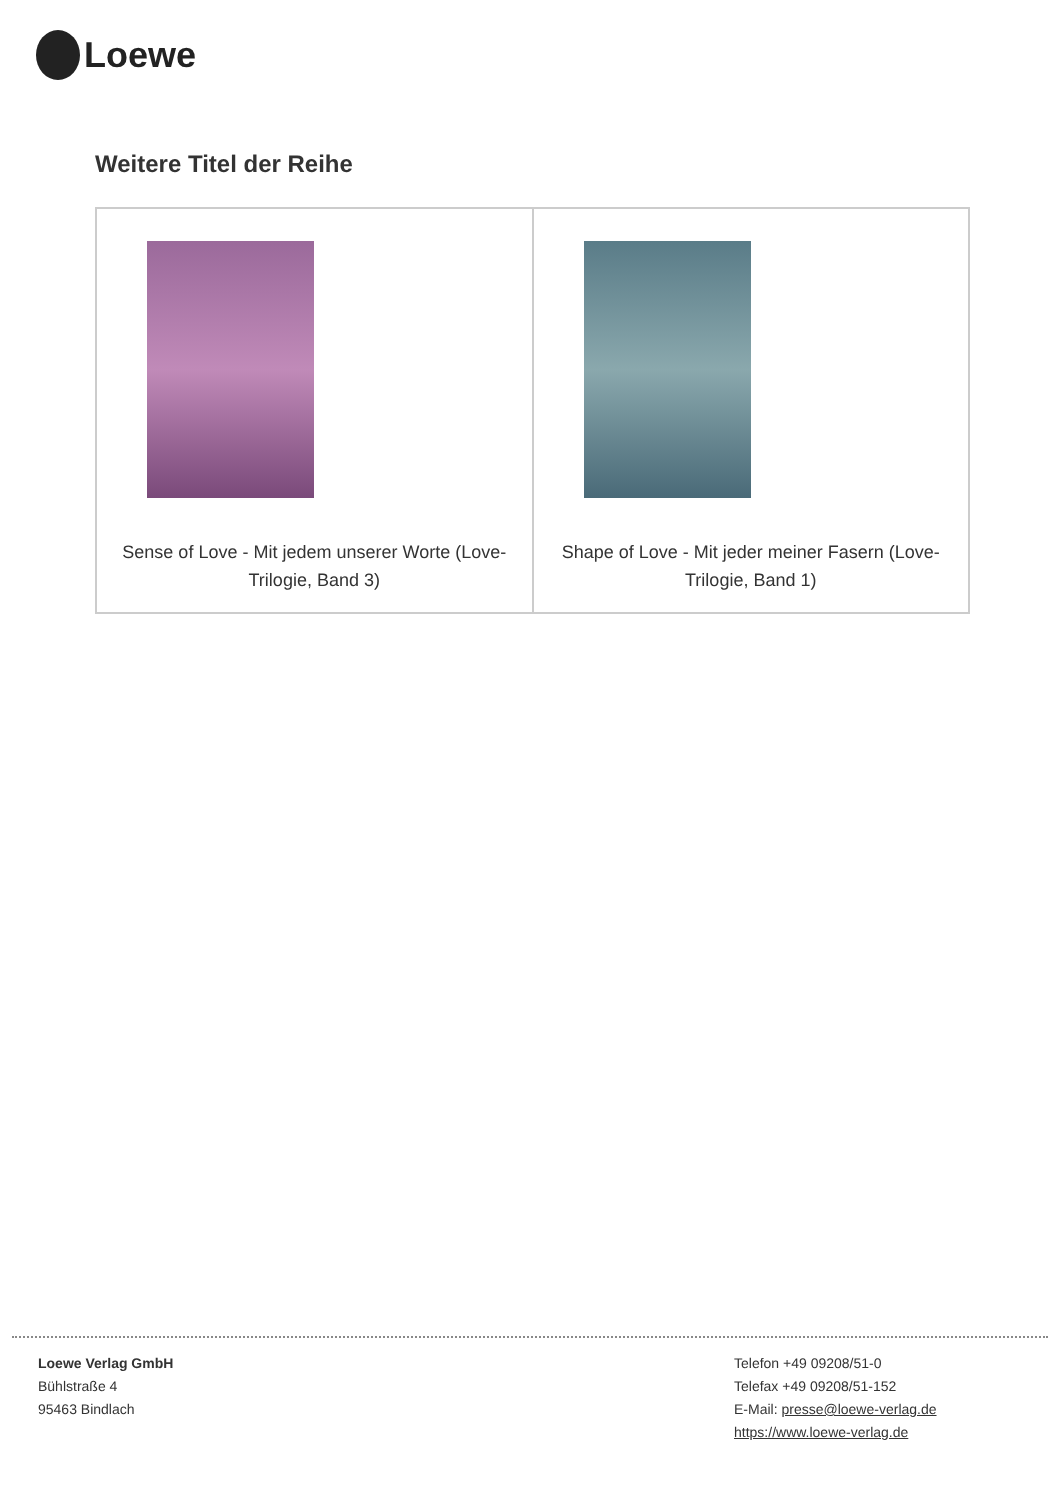Loewe
Weitere Titel der Reihe
| Sense of Love - Mit jedem unserer Worte (Love-Trilogie, Band 3) | Shape of Love - Mit jeder meiner Fasern (Love-Trilogie, Band 1) |
Loewe Verlag GmbH
Bühlstraße 4
95463 Bindlach
Telefon +49 09208/51-0
Telefax +49 09208/51-152
E-Mail: presse@loewe-verlag.de
https://www.loewe-verlag.de